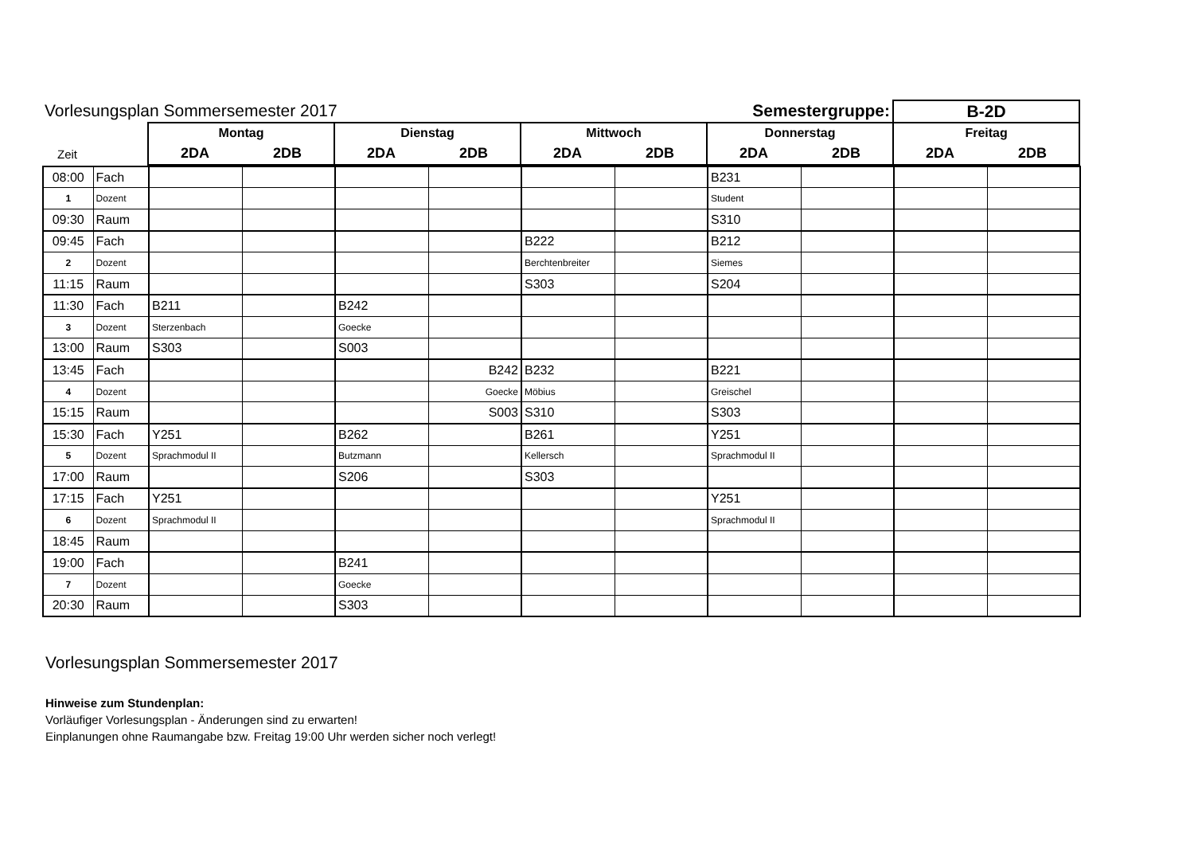| Vorlesungsplan Sommersemester 2017 | | | | | | Semestergruppe: | | | | B-2D | |
| --- | --- | --- | --- | --- | --- | --- | --- | --- | --- | --- | --- |
| | | Montag | | Dienstag | | Mittwoch | | Donnerstag | | Freitag | |
| Zeit | | 2DA | 2DB | 2DA | 2DB | 2DA | 2DB | 2DA | 2DB | 2DA | 2DB |
| 08:00 | Fach | | | | | | | B231 | | | |
| 1 | Dozent | | | | | | | Student | | | |
| 09:30 | Raum | | | | | | | S310 | | | |
| 09:45 | Fach | | | | | B222 | | B212 | | | |
| 2 | Dozent | | | | | Berchtenbreiter | | Siemes | | | |
| 11:15 | Raum | | | | | S303 | | S204 | | | |
| 11:30 | Fach | B211 | | B242 | | | | | | | |
| 3 | Dozent | Sterzenbach | | Goecke | | | | | | | |
| 13:00 | Raum | S303 | | S003 | | | | | | | |
| 13:45 | Fach | | | | B242 | B232 | | B221 | | | |
| 4 | Dozent | | | | Goecke | Möbius | | Greischel | | | |
| 15:15 | Raum | | | | S003 | S310 | | S303 | | | |
| 15:30 | Fach | Y251 | | B262 | | B261 | | Y251 | | | |
| 5 | Dozent | Sprachmodul II | | Butzmann | | Kellersch | | Sprachmodul II | | | |
| 17:00 | Raum | | | S206 | | S303 | | | | | |
| 17:15 | Fach | Y251 | | | | | | Y251 | | | |
| 6 | Dozent | Sprachmodul II | | | | | | Sprachmodul II | | | |
| 18:45 | Raum | | | | | | | | | | |
| 19:00 | Fach | | | B241 | | | | | | | |
| 7 | Dozent | | | Goecke | | | | | | | |
| 20:30 | Raum | | | S303 | | | | | | | |
Vorlesungsplan Sommersemester 2017
Hinweise zum Stundenplan:
Vorläufiger Vorlesungsplan - Änderungen sind zu erwarten!
Einplanungen ohne Raumangabe bzw. Freitag 19:00 Uhr werden sicher noch verlegt!